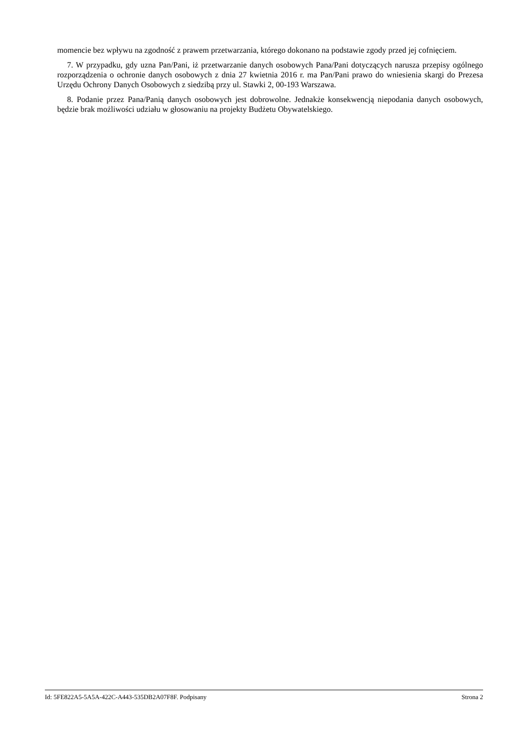momencie bez wpływu na zgodność z prawem przetwarzania, którego dokonano na podstawie zgody przed jej cofnięciem.
7. W przypadku, gdy uzna Pan/Pani, iż przetwarzanie danych osobowych Pana/Pani dotyczących narusza przepisy ogólnego rozporządzenia o ochronie danych osobowych z dnia 27 kwietnia 2016 r. ma Pan/Pani prawo do wniesienia skargi do Prezesa Urzędu Ochrony Danych Osobowych z siedzibą przy ul. Stawki 2, 00-193 Warszawa.
8. Podanie przez Pana/Panią danych osobowych jest dobrowolne. Jednakże konsekwencją niepodania danych osobowych, będzie brak możliwości udziału w głosowaniu na projekty Budżetu Obywatelskiego.
Id: 5FE822A5-5A5A-422C-A443-535DB2A07F8F. Podpisany Strona 2